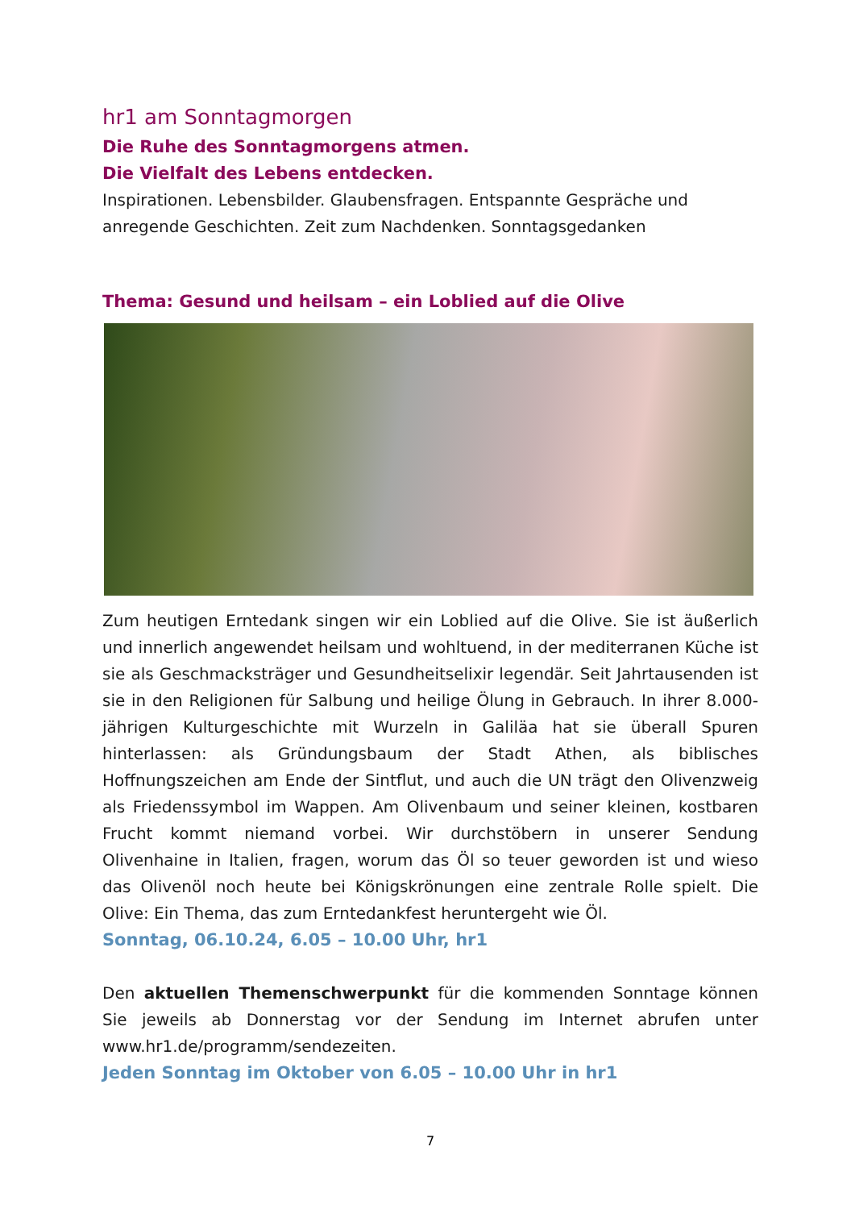hr1 am Sonntagmorgen
Die Ruhe des Sonntagmorgens atmen.
Die Vielfalt des Lebens entdecken.
Inspirationen. Lebensbilder. Glaubensfragen. Entspannte Gespräche und anregende Geschichten. Zeit zum Nachdenken. Sonntagsgedanken
Thema: Gesund und heilsam – ein Loblied auf die Olive
Zum heutigen Erntedank singen wir ein Loblied auf die Olive. Sie ist äußerlich und innerlich angewendet heilsam und wohltuend, in der mediterranen Küche ist sie als Geschmacksträger und Gesundheitselixir legendär. Seit Jahrtausenden ist sie in den Religionen für Salbung und heilige Ölung in Gebrauch. In ihrer 8.000-jährigen Kulturgeschichte mit Wurzeln in Galiläa hat sie überall Spuren hinterlassen: als Gründungsbaum der Stadt Athen, als biblisches Hoffnungszeichen am Ende der Sintflut, und auch die UN trägt den Olivenzweig als Friedenssymbol im Wappen. Am Olivenbaum und seiner kleinen, kostbaren Frucht kommt niemand vorbei. Wir durchstöbern in unserer Sendung Olivenhaine in Italien, fragen, worum das Öl so teuer geworden ist und wieso das Olivenöl noch heute bei Königskrönungen eine zentrale Rolle spielt. Die Olive: Ein Thema, das zum Erntedankfest heruntergeht wie Öl.
Sonntag, 06.10.24, 6.05 – 10.00 Uhr, hr1
Den aktuellen Themenschwerpunkt für die kommenden Sonntage können Sie jeweils ab Donnerstag vor der Sendung im Internet abrufen unter www.hr1.de/programm/sendezeiten.
Jeden Sonntag im Oktober von 6.05 – 10.00 Uhr in hr1
7